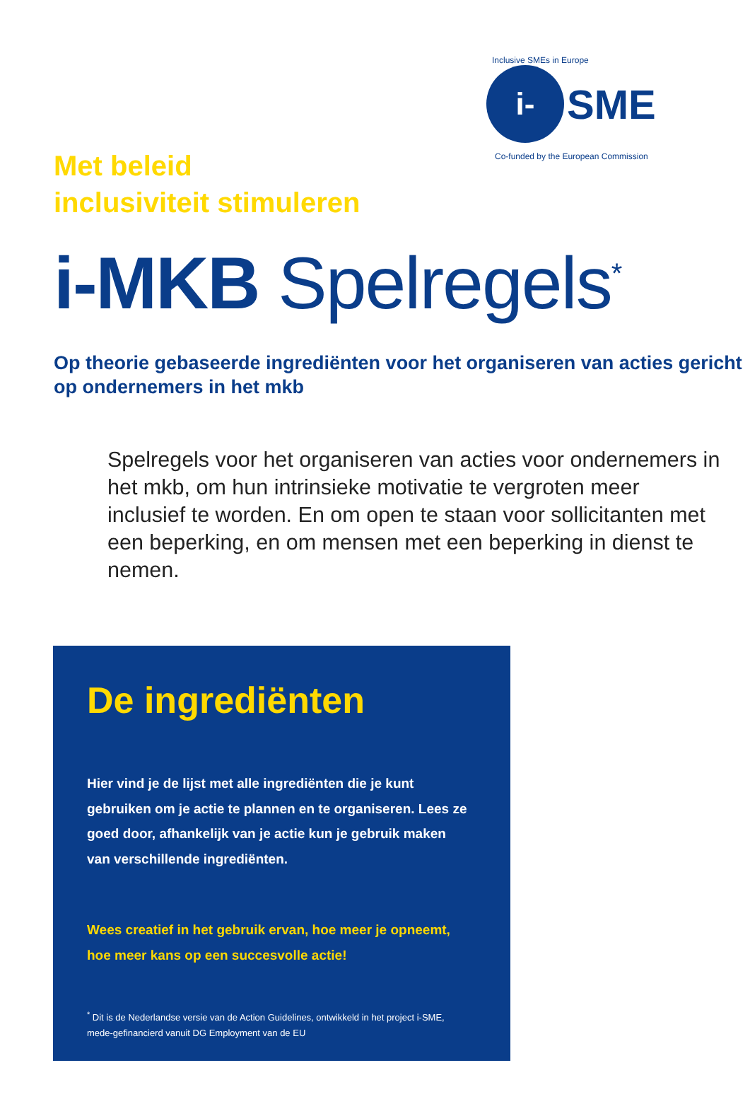Inclusive SMEs in Europe
i-
SME
Co-funded by the European Commission
Met beleid
inclusiviteit stimuleren
i-MKB Spelregels<sup>*</sup>
Op theorie gebaseerde ingrediënten voor het organiseren van acties gericht op ondernemers in het mkb
Spelregels voor het organiseren van acties voor ondernemers in het mkb, om hun intrinsieke motivatie te vergroten meer inclusief te worden. En om open te staan voor sollicitanten met een beperking, en om mensen met een beperking in dienst te nemen.
De ingrediënten
Hier vind je de lijst met alle ingrediënten die je kunt gebruiken om je actie te plannen en te organiseren. Lees ze goed door, afhankelijk van je actie kun je gebruik maken van verschillende ingrediënten.
Wees creatief in het gebruik ervan, hoe meer je opneemt, hoe meer kans op een succesvolle actie!
<sup>*</sup> Dit is de Nederlandse versie van de Action Guidelines, ontwikkeld in het project i-SME, mede-gefinancierd vanuit DG Employment van de EU